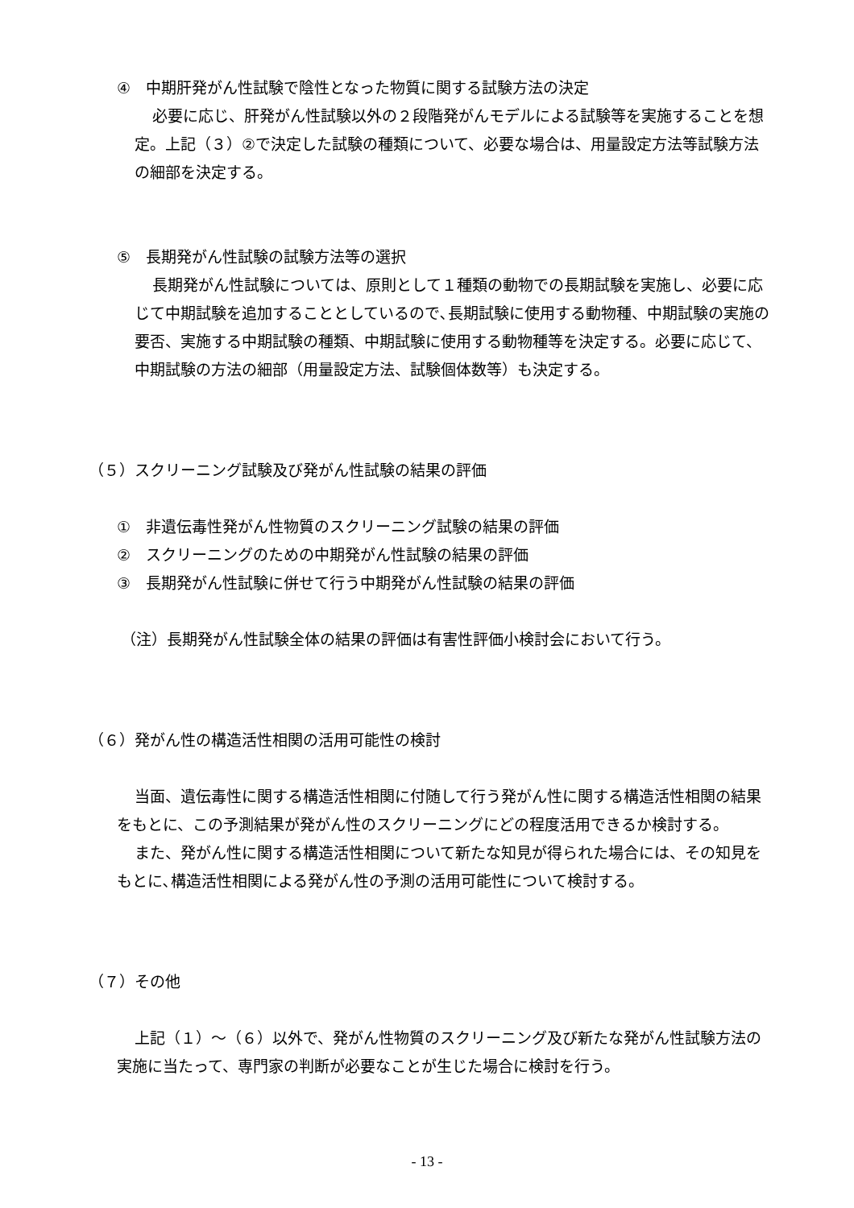④　中期肝発がん性試験で陰性となった物質に関する試験方法の決定
必要に応じ、肝発がん性試験以外の２段階発がんモデルによる試験等を実施することを想定。上記（３）②で決定した試験の種類について、必要な場合は、用量設定方法等試験方法の細部を決定する。
⑤　長期発がん性試験の試験方法等の選択
長期発がん性試験については、原則として１種類の動物での長期試験を実施し、必要に応じて中期試験を追加することとしているので､長期試験に使用する動物種、中期試験の実施の要否、実施する中期試験の種類、中期試験に使用する動物種等を決定する。必要に応じて、中期試験の方法の細部（用量設定方法、試験個体数等）も決定する。
（５）スクリーニング試験及び発がん性試験の結果の評価
①　非遺伝毒性発がん性物質のスクリーニング試験の結果の評価
②　スクリーニングのための中期発がん性試験の結果の評価
③　長期発がん性試験に併せて行う中期発がん性試験の結果の評価
（注）長期発がん性試験全体の結果の評価は有害性評価小検討会において行う。
（６）発がん性の構造活性相関の活用可能性の検討
当面、遺伝毒性に関する構造活性相関に付随して行う発がん性に関する構造活性相関の結果をもとに、この予測結果が発がん性のスクリーニングにどの程度活用できるか検討する。
また、発がん性に関する構造活性相関について新たな知見が得られた場合には、その知見をもとに､構造活性相関による発がん性の予測の活用可能性について検討する。
（７）その他
上記（１）～（６）以外で、発がん性物質のスクリーニング及び新たな発がん性試験方法の実施に当たって、専門家の判断が必要なことが生じた場合に検討を行う。
- 13 -